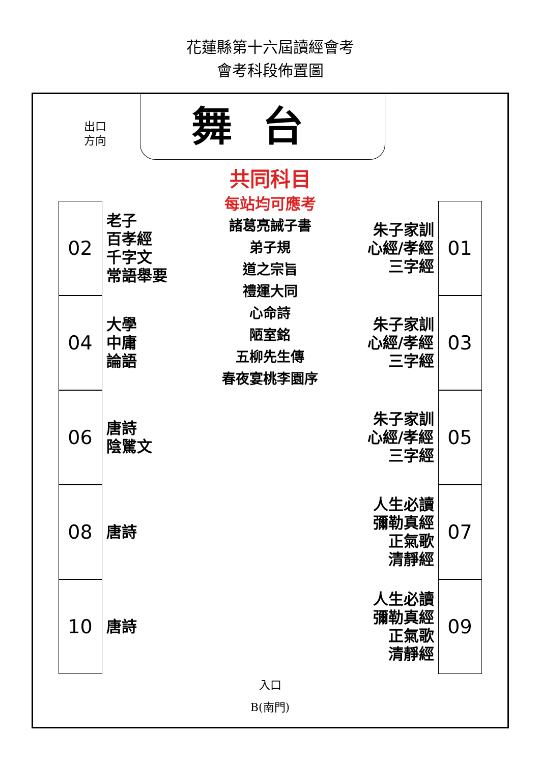花蓮縣第十六屆讀經會考
會考科段佈置圖
出口
方向
舞台
02
老子
百孝經
千字文
常語舉要
04
大學
中庸
論語
06
唐詩
陰騭文
08
唐詩
10
唐詩
共同科目
每站均可應考
諸葛亮誡子書
弟子規
道之宗旨
禮運大同
心命詩
陋室銘
五柳先生傳
春夜宴桃李園序
朱子家訓
心經/孝經
三字經
01
朱子家訓
心經/孝經
三字經
03
朱子家訓
心經/孝經
三字經
05
人生必讀
彌勒真經
正氣歌
清靜經
07
人生必讀
彌勒真經
正氣歌
清靜經
09
入口
B(南門)